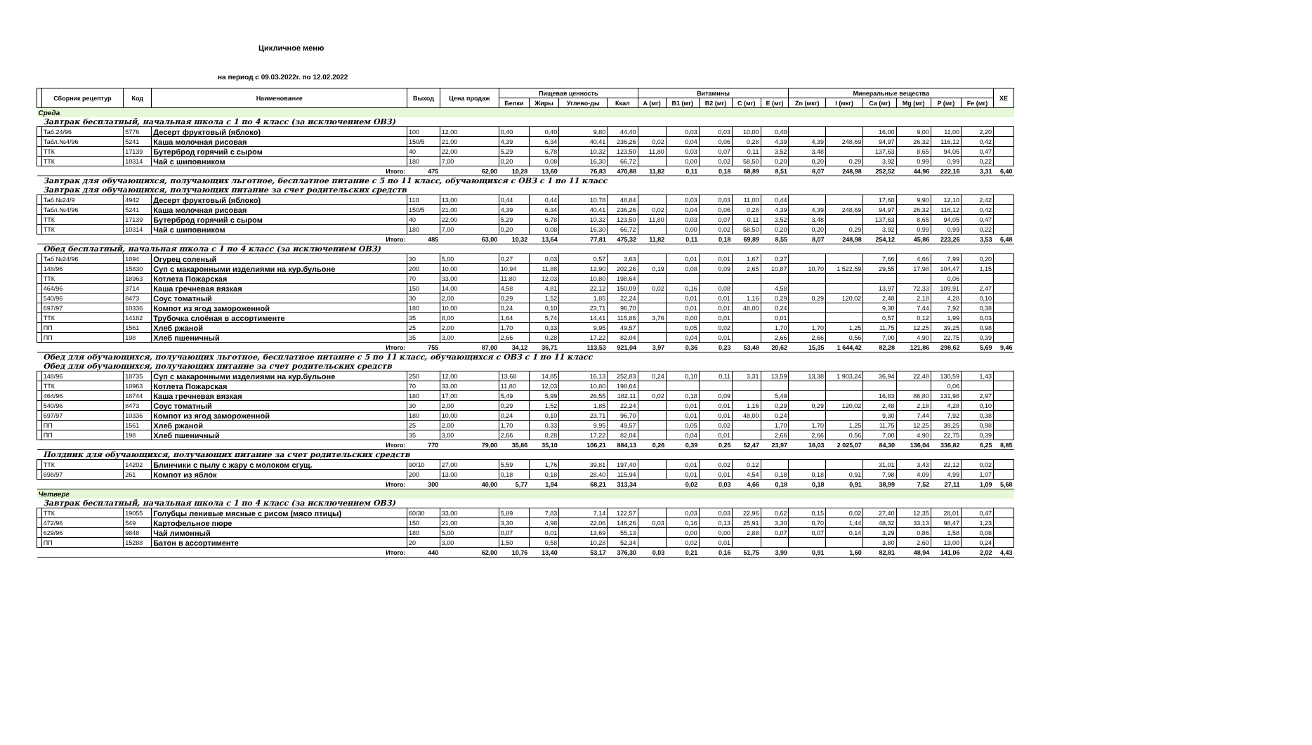Цикличное меню
на период с 09.03.2022г. по 12.02.2022
| | Сборник рецептур | Код | Наименование | Выход | Цена продаж | Пищевая ценность | | | | Витамины | | | | | Минеральные вещества | | | | | | ХЕ |
| --- | --- | --- | --- | --- | --- | --- | --- | --- | --- | --- | --- | --- | --- | --- | --- | --- | --- | --- | --- | --- | --- |
| | | | | | | Белки | Жиры | Углево-ды | Ккал | A (мг) | B1 (мг) | B2 (мг) | C (мг) | E (мг) | Zn (мкг) | I (мкг) | Ca (мг) | Mg (мг) | P (мг) | Fe (мг) | |
| Среда | | | | | | | | | | | | | | | | | | | | | |
| | Завтрак бесплатный, начальная школа с 1 по 4 класс (за исключением ОВЗ) | | | | | | | | | | | | | | | | | | | | |
| | Таб.24/96 | 5776 | Десерт фруктовый (яблоко) | 100 | 12,00 | 0,40 | 0,40 | 9,80 | 44,40 | | 0,03 | 0,03 | 10,00 | 0,40 | | | 16,00 | 9,00 | 11,00 | 2,20 | |
| | Табл.№4/96 | 5241 | Каша молочная рисовая | 150/5 | 21,00 | 4,39 | 6,34 | 40,41 | 236,26 | 0,02 | 0,04 | 0,06 | 0,28 | 4,39 | 4,39 | 248,69 | 94,97 | 26,32 | 116,12 | 0,42 | |
| | ТТК | 17139 | Бутерброд горячий с сыром | 40 | 22,00 | 5,29 | 6,78 | 10,32 | 123,50 | 11,80 | 0,03 | 0,07 | 0,11 | 3,52 | 3,48 | | 137,63 | 8,65 | 94,05 | 0,47 | |
| | ТТК | 10314 | Чай с шиповником | 180 | 7,00 | 0,20 | 0,08 | 16,30 | 66,72 | | 0,00 | 0,02 | 58,50 | 0,20 | 0,20 | 0,29 | 3,92 | 0,99 | 0,99 | 0,22 | |
| | Итого: | | | 475 | 62,00 | 10,28 | 13,60 | 76,83 | 470,88 | 11,82 | 0,11 | 0,18 | 68,89 | 8,51 | 8,07 | 248,98 | 252,52 | 44,96 | 222,16 | 3,31 | 6,40 |
| | Завтрак для обучающихся, получающих льготное, бесплатное питание с 5 по 11 класс, обучающихся с ОВЗ с 1 по 11 класс | | | | | | | | | | | | | | | | | | | | |
| | Завтрак для обучающихся, получающих питание за счет родительских средств | | | | | | | | | | | | | | | | | | | | |
| | Таб.№24/9 | 4942 | Десерт фруктовый (яблоко) | 110 | 13,00 | 0,44 | 0,44 | 10,78 | 48,84 | | 0,03 | 0,03 | 11,00 | 0,44 | | | 17,60 | 9,90 | 12,10 | 2,42 | |
| | Табл.№4/96 | 5241 | Каша молочная рисовая | 150/5 | 21,00 | 4,39 | 6,34 | 40,41 | 236,26 | 0,02 | 0,04 | 0,06 | 0,28 | 4,39 | 4,39 | 248,69 | 94,97 | 26,32 | 116,12 | 0,42 | |
| | ТТК | 17139 | Бутерброд горячий с сыром | 40 | 22,00 | 5,29 | 6,78 | 10,32 | 123,50 | 11,80 | 0,03 | 0,07 | 0,11 | 3,52 | 3,48 | | 137,63 | 8,65 | 94,05 | 0,47 | |
| | ТТК | 10314 | Чай с шиповником | 180 | 7,00 | 0,20 | 0,08 | 16,30 | 66,72 | | 0,00 | 0,02 | 58,50 | 0,20 | 0,20 | 0,29 | 3,92 | 0,99 | 0,99 | 0,22 | |
| | Итого: | | | 485 | 63,00 | 10,32 | 13,64 | 77,81 | 475,32 | 11,82 | 0,11 | 0,18 | 69,89 | 8,55 | 8,07 | 248,98 | 254,12 | 45,86 | 223,26 | 3,53 | 6,48 |
| | Обед бесплатный, начальная школа с 1 по 4 класс (за исключением ОВЗ) | | | | | | | | | | | | | | | | | | | | |
| | Таб №24/96 | 1894 | Огурец соленый | 30 | 5,00 | 0,27 | 0,03 | 0,57 | 3,63 | | 0,01 | 0,01 | 1,67 | 0,27 | | | 7,66 | 4,66 | 7,99 | 0,20 | |
| | 148/96 | 15830 | Суп с макаронными изделиями на кур.бульоне | 200 | 10,00 | 10,94 | 11,88 | 12,90 | 202,26 | 0,19 | 0,08 | 0,09 | 2,65 | 10,87 | 10,70 | 1 522,59 | 29,55 | 17,98 | 104,47 | 1,15 | |
| | ТТК | 18963 | Котлета Пожарская | 70 | 33,00 | 11,80 | 12,03 | 10,80 | 198,64 | | | | | | | | | | 0,06 | | |
| | 464/96 | 3714 | Каша гречневая вязкая | 150 | 14,00 | 4,58 | 4,81 | 22,12 | 150,09 | 0,02 | 0,16 | 0,08 | | 4,58 | | | 13,97 | 72,33 | 109,91 | 2,47 | |
| | 540/96 | 8473 | Соус томатный | 30 | 2,00 | 0,29 | 1,52 | 1,85 | 22,24 | | 0,01 | 0,01 | 1,16 | 0,29 | 0,29 | 120,02 | 2,48 | 2,18 | 4,28 | 0,10 | |
| | 697/97 | 10336 | Компот из ягод замороженной | 180 | 10,00 | 0,24 | 0,10 | 23,71 | 96,70 | | 0,01 | 0,01 | 48,00 | 0,24 | | | 9,30 | 7,44 | 7,92 | 0,38 | |
| | ТТК | 14182 | Трубочка слоёная в ассортименте | 35 | 8,00 | 1,64 | 5,74 | 14,41 | 115,86 | 3,76 | 0,00 | 0,01 | | 0,01 | | | 0,57 | 0,12 | 1,99 | 0,03 | |
| | ПП | 1561 | Хлеб ржаной | 25 | 2,00 | 1,70 | 0,33 | 9,95 | 49,57 | | 0,05 | 0,02 | | 1,70 | 1,70 | 1,25 | 11,75 | 12,25 | 39,25 | 0,98 | |
| | ПП | 198 | Хлеб пшеничный | 35 | 3,00 | 2,66 | 0,28 | 17,22 | 82,04 | | 0,04 | 0,01 | | 2,66 | 2,66 | 0,56 | 7,00 | 4,90 | 22,75 | 0,39 | |
| | Итого: | | | 755 | 87,00 | 34,12 | 36,71 | 113,53 | 921,04 | 3,97 | 0,36 | 0,23 | 53,48 | 20,62 | 15,35 | 1 644,42 | 82,28 | 121,86 | 298,62 | 5,69 | 9,46 |
| | Обед для обучающихся, получающих льготное, бесплатное питание с 5 по 11 класс, обучающихся с ОВЗ с 1 по 11 класс | | | | | | | | | | | | | | | | | | | | |
| | Обед для обучающихся, получающих питание за счет родительских средств | | | | | | | | | | | | | | | | | | | | |
| | 148/96 | 18735 | Суп с макаронными изделиями на кур.бульоне | 250 | 12,00 | 13,68 | 14,85 | 16,13 | 252,83 | 0,24 | 0,10 | 0,11 | 3,31 | 13,59 | 13,38 | 1 903,24 | 36,94 | 22,48 | 130,59 | 1,43 | |
| | ТТК | 18963 | Котлета Пожарская | 70 | 33,00 | 11,80 | 12,03 | 10,80 | 198,64 | | | | | | | | | | 0,06 | | |
| | 464/96 | 18744 | Каша гречневая вязкая | 180 | 17,00 | 5,49 | 5,99 | 26,55 | 182,11 | 0,02 | 0,18 | 0,09 | | 5,49 | | | 16,83 | 86,80 | 131,98 | 2,97 | |
| | 540/96 | 8473 | Соус томатный | 30 | 2,00 | 0,29 | 1,52 | 1,85 | 22,24 | | 0,01 | 0,01 | 1,16 | 0,29 | 0,29 | 120,02 | 2,48 | 2,18 | 4,28 | 0,10 | |
| | 697/97 | 10336 | Компот из ягод замороженной | 180 | 10,00 | 0,24 | 0,10 | 23,71 | 96,70 | | 0,01 | 0,01 | 48,00 | 0,24 | | | 9,30 | 7,44 | 7,92 | 0,38 | |
| | ПП | 1561 | Хлеб ржаной | 25 | 2,00 | 1,70 | 0,33 | 9,95 | 49,57 | | 0,05 | 0,02 | | 1,70 | 1,70 | 1,25 | 11,75 | 12,25 | 39,25 | 0,98 | |
| | ПП | 198 | Хлеб пшеничный | 35 | 3,00 | 2,66 | 0,28 | 17,22 | 82,04 | | 0,04 | 0,01 | | 2,66 | 2,66 | 0,56 | 7,00 | 4,90 | 22,75 | 0,39 | |
| | Итого: | | | 770 | 79,00 | 35,86 | 35,10 | 106,21 | 884,13 | 0,26 | 0,39 | 0,25 | 52,47 | 23,97 | 18,03 | 2 025,07 | 84,30 | 136,04 | 336,82 | 6,25 | 8,85 |
| | Полдник для обучающихся, получающих питание за счет родительских средств | | | | | | | | | | | | | | | | | | | | |
| | ТТК | 14202 | Блинчики с пылу с жару с молоком сгущ. | 90/10 | 27,00 | 5,59 | 1,76 | 39,81 | 197,40 | | 0,01 | 0,02 | 0,12 | | | | 31,01 | 3,43 | 22,12 | 0,02 | |
| | 698/97 | 261 | Компот из яблок | 200 | 13,00 | 0,18 | 0,18 | 28,40 | 115,94 | | 0,01 | 0,01 | 4,54 | 0,18 | 0,18 | 0,91 | 7,98 | 4,09 | 4,99 | 1,07 | |
| | Итого: | | | 300 | 40,00 | 5,77 | 1,94 | 68,21 | 313,34 | | 0,02 | 0,03 | 4,66 | 0,18 | 0,18 | 0,91 | 38,99 | 7,52 | 27,11 | 1,09 | 5,68 |
| Четверг | | | | | | | | | | | | | | | | | | | | | |
| | Завтрак бесплатный, начальная школа с 1 по 4 класс (за исключением ОВЗ) | | | | | | | | | | | | | | | | | | | | |
| | ТТК | 19055 | Голубцы ленивые мясные с рисом (мясо птицы) | 60/30 | 33,00 | 5,89 | 7,83 | 7,14 | 122,57 | | 0,03 | 0,03 | 22,96 | 0,62 | 0,15 | 0,02 | 27,40 | 12,35 | 28,01 | 0,47 | |
| | 472/96 | 549 | Картофельное пюре | 150 | 21,00 | 3,30 | 4,98 | 22,06 | 146,26 | 0,03 | 0,16 | 0,13 | 25,91 | 3,30 | 0,70 | 1,44 | 48,32 | 33,13 | 98,47 | 1,23 | |
| | 629/96 | 9848 | Чай лимонный | 180 | 5,00 | 0,07 | 0,01 | 13,69 | 55,13 | | 0,00 | 0,00 | 2,88 | 0,07 | 0,07 | 0,14 | 3,29 | 0,86 | 1,58 | 0,08 | |
| | ПП | 15288 | Батон в ассортименте | 20 | 3,00 | 1,50 | 0,58 | 10,28 | 52,34 | | 0,02 | 0,01 | | | | | 3,80 | 2,60 | 13,00 | 0,24 | |
| | Итого: | | | 440 | 62,00 | 10,76 | 13,40 | 53,17 | 376,30 | 0,03 | 0,21 | 0,16 | 51,75 | 3,99 | 0,91 | 1,60 | 82,81 | 48,94 | 141,06 | 2,02 | 4,43 |